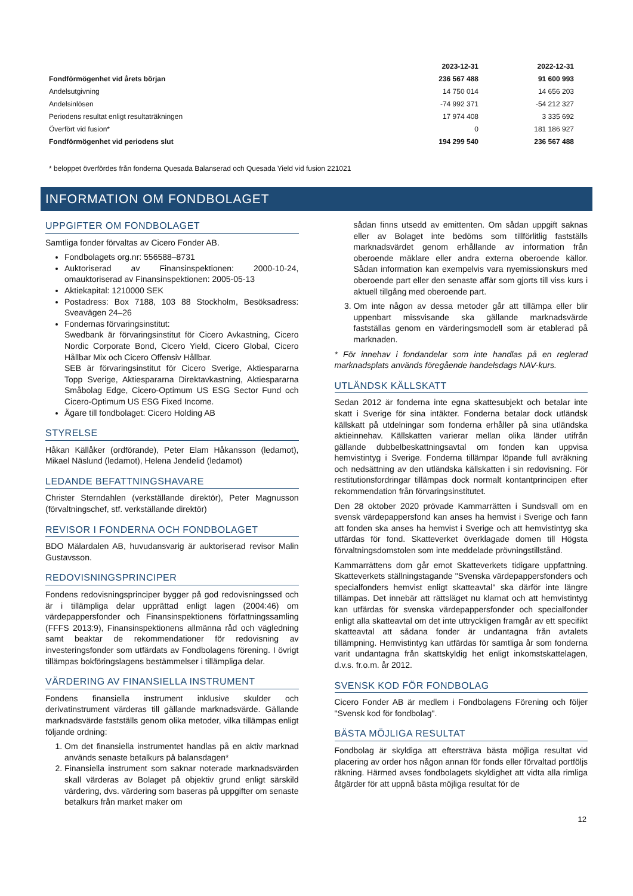| | 2023-12-31 | 2022-12-31 |
| --- | --- | --- |
| Fondförmögenhet vid årets början | 236 567 488 | 91 600 993 |
| Andelsutgivning | 14 750 014 | 14 656 203 |
| Andelsinlösen | -74 992 371 | -54 212 327 |
| Periodens resultat enligt resultaträkningen | 17 974 408 | 3 335 692 |
| Överfört vid fusion* | 0 | 181 186 927 |
| Fondförmögenhet vid periodens slut | 194 299 540 | 236 567 488 |
* beloppet överfördes från fonderna Quesada Balanserad och Quesada Yield vid fusion 221021
INFORMATION OM FONDBOLAGET
UPPGIFTER OM FONDBOLAGET
Samtliga fonder förvaltas av Cicero Fonder AB.
Fondbolagets org.nr: 556588–8731
Auktoriserad av Finansinspektionen: 2000-10-24, omauktoriserad av Finansinspektionen: 2005-05-13
Aktiekapital: 1210000 SEK
Postadress: Box 7188, 103 88 Stockholm, Besöksadress: Sveavägen 24–26
Fondernas förvaringsinstitut:
Swedbank är förvaringsinstitut för Cicero Avkastning, Cicero Nordic Corporate Bond, Cicero Yield, Cicero Global, Cicero Hållbar Mix och Cicero Offensiv Hållbar.
SEB är förvaringsinstitut för Cicero Sverige, Aktiespararna Topp Sverige, Aktiespararna Direktavkastning, Aktiespararna Småbolag Edge, Cicero-Optimum US ESG Sector Fund och Cicero-Optimum US ESG Fixed Income.
Ägare till fondbolaget: Cicero Holding AB
STYRELSE
Håkan Källåker (ordförande), Peter Elam Håkansson (ledamot), Mikael Näslund (ledamot), Helena Jendelid (ledamot)
LEDANDE BEFATTNINGSHAVARE
Christer Sterndahlen (verkställande direktör), Peter Magnusson (förvaltningschef, stf. verkställande direktör)
REVISOR I FONDERNA OCH FONDBOLAGET
BDO Mälardalen AB, huvudansvarig är auktoriserad revisor Malin Gustavsson.
REDOVISNINGSPRINCIPER
Fondens redovisningsprinciper bygger på god redovisningssed och är i tillämpliga delar upprättad enligt lagen (2004:46) om värdepappersfonder och Finansinspektionens författningssamling (FFFS 2013:9), Finansinspektionens allmänna råd och vägledning samt beaktar de rekommendationer för redovisning av investeringsfonder som utfärdats av Fondbolagens förening. I övrigt tillämpas bokföringslagens bestämmelser i tillämpliga delar.
VÄRDERING AV FINANSIELLA INSTRUMENT
Fondens finansiella instrument inklusive skulder och derivatinstrument värderas till gällande marknadsvärde. Gällande marknadsvärde fastställs genom olika metoder, vilka tillämpas enligt följande ordning:
1. Om det finansiella instrumentet handlas på en aktiv marknad används senaste betalkurs på balansdagen*
2. Finansiella instrument som saknar noterade marknadsvärden skall värderas av Bolaget på objektiv grund enligt särskild värdering, dvs. värdering som baseras på uppgifter om senaste betalkurs från market maker om
sådan finns utsedd av emittenten. Om sådan uppgift saknas eller av Bolaget inte bedöms som tillförlitlig fastställs marknadsvärdet genom erhållande av information från oberoende mäklare eller andra externa oberoende källor. Sådan information kan exempelvis vara nyemissionskurs med oberoende part eller den senaste affär som gjorts till viss kurs i aktuell tillgång med oberoende part.
3. Om inte någon av dessa metoder går att tillämpa eller blir uppenbart missvisande ska gällande marknadsvärde fastställas genom en värderingsmodell som är etablerad på marknaden.
* För innehav i fondandelar som inte handlas på en reglerad marknadsplats används föregående handelsdags NAV-kurs.
UTLÄNDSK KÄLLSKATT
Sedan 2012 är fonderna inte egna skattesubjekt och betalar inte skatt i Sverige för sina intäkter. Fonderna betalar dock utländsk källskatt på utdelningar som fonderna erhåller på sina utländska aktieinnehav. Källskatten varierar mellan olika länder utifrån gällande dubbelbeskattningsavtal om fonden kan uppvisa hemvistintyg i Sverige. Fonderna tillämpar löpande full avräkning och nedsättning av den utländska källskatten i sin redovisning. För restitutionsfordringar tillämpas dock normalt kontantprincipen efter rekommendation från förvaringsinstitutet.
Den 28 oktober 2020 prövade Kammarrätten i Sundsvall om en svensk värdepappersfond kan anses ha hemvist i Sverige och fann att fonden ska anses ha hemvist i Sverige och att hemvistintyg ska utfärdas för fond. Skatteverket överklagade domen till Högsta förvaltningsdomstolen som inte meddelade prövningstillstånd.
Kammarrättens dom går emot Skatteverkets tidigare uppfattning. Skatteverkets ställningstagande "Svenska värdepappersfonders och specialfonders hemvist enligt skatteavtal" ska därför inte längre tillämpas. Det innebär att rättsläget nu klarnat och att hemvistintyg kan utfärdas för svenska värdepappersfonder och specialfonder enligt alla skatteavtal om det inte uttryckligen framgår av ett specifikt skatteavtal att sådana fonder är undantagna från avtalets tillämpning. Hemvistintyg kan utfärdas för samtliga år som fonderna varit undantagna från skattskyldig het enligt inkomstskattelagen, d.v.s. fr.o.m. år 2012.
SVENSK KOD FÖR FONDBOLAG
Cicero Fonder AB är medlem i Fondbolagens Förening och följer "Svensk kod för fondbolag".
BÄSTA MÖJLIGA RESULTAT
Fondbolag är skyldiga att eftersträva bästa möjliga resultat vid placering av order hos någon annan för fonds eller förvaltad portföljs räkning. Härmed avses fondbolagets skyldighet att vidta alla rimliga åtgärder för att uppnå bästa möjliga resultat för de
12